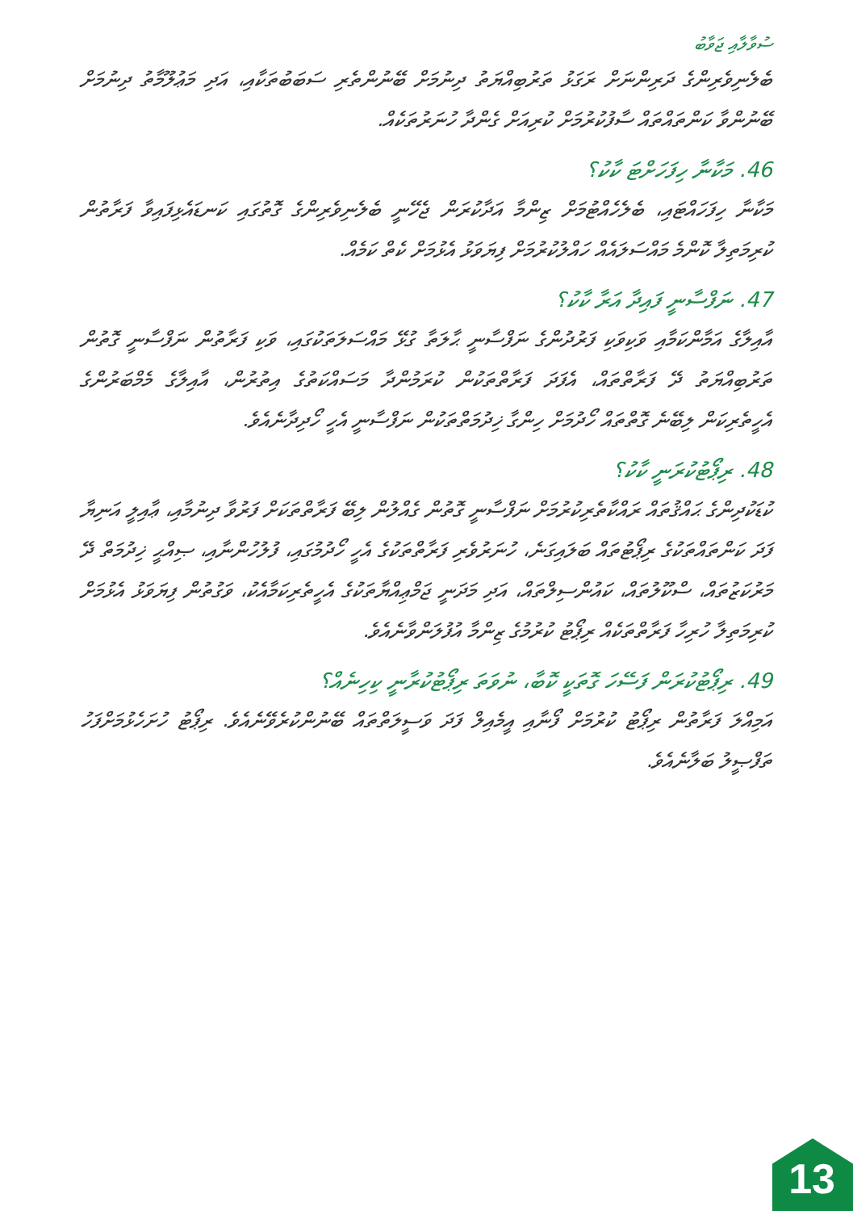ސުވާލާއި ޖަވާބު
ބެލެނިވެރިންގެ ދަރިންނަށް ރަގަޅު ތަރުބިއްޔަތު ދިނުމަށް ބޭނުންތެރި ސަބަބުތަކާއި، އަދި މަޢުލޫމާތު ދިނުމަށް ބޭނުންވާ ކަންތައްތައް ސާފުކުރުމަށް ކުރިއަށް ގެންދާ ހުނަރުތަކެއް.
46. މަކާނާ ހިފަހަށްޓަ ކާކު؟
މަކާނާ ހިފަހައްޓައި، ބެލެހެއްޓުމަށް ޒިންމާ އަދާކުރަން ޖެހޭނީ ބެލެނިވެރިންގެ ގޮތުގައި ކަނޑައެޅިފައިވާ ފަރާތުން ކުރިމަތިލާ ކޮންމެ މައްސަލައެއް ހައްލުކުރުމަށް ފިޔަވަޅު އެޅުމަށް ކެތް ކަމެއް.
47. ނަފްސާނީ ފައިދާ އަރާ ކާކު؟
އާއިލާގެ އަމާންކަމާއި ވަކިވަކި ފަރުދުންގެ ނަފްސާނީ ޙާލަތާ ގުޅޭ މައްސަލަތަކުގައި، ވަކި ފަރާތުން ނަފްސާނީ ގޮތުން ތަރުބިއްޔަތު ދޭ ފަރާތްތައް، އެފަދަ ފަރާތްތަކުން ކުރަމުންދާ މަސައްކަތުގެ އިތުރުން، އާއިލާގެ މެމްބަރުންގެ އެހީތެރިކަން ލިބޭނެ ގޮތްތައް ހޯދުމަށް ހިންގާ ޚިދުމަތްތަކުން ނަފްސާނީ އެހީ ހޯދިދާނެއެވެ.
48. ރިޕޯޓުކުރަނީ ކާކު؟
ކުޑަކުދިންގެ ޙައްޤުތައް ރައްކާތެރިކުރުމަށް ނަފްސާނީ ގޮތުން ގެއްލުން ލިބޭ ފަރާތްތަކަށް ފަރުވާ ދިނުމާއި، ޢާއިލީ އަނިޔާ ފަދަ ކަންތައްތަކުގެ ރިޕޯޓުތައް ބަލައިގަނެ، ހުނަރުވެރި ފަރާތްތަކުގެ އެހީ ހޯދުމުގައި، ފުލުހުންނާއި، ޞިއްޙީ ޚިދުމަތް ދޭ މަރުކަޒުތައް، ސްކޫލުތައް، ކައުންސިލްތައް، އަދި މަދަނީ ޖަމްޢިއްޔާތަކުގެ އެހީތެރިކަމާއެކު، ވަގުތުން ފިޔަވަޅު އެޅުމަށް ކުރިމަތިލާ ހުރިހާ ފަރާތްތަކެއް ރިޕޯޓު ކުރުމުގެ ޒިންމާ އުފުލަންވާނެއެވެ.
49. ރިޕޯޓުކުރަން ފަސޭހަ ގޮތަކީ ކޮބާ، ނުވަތަ ރިޕޯޓުކުރާނީ ކިހިނެއް؟
އަމިއްލަ ފަރާތުން ރިޕޯޓު ކުރުމަށް ފޯނާއި އީމެއިލް ފަދަ ވަސީލަތްތައް ބޭނުންކުރެވޭނެއެވެ. ރިޕޯޓު ހުށަހެޅުމަށްފަހު ތަފްޞީލު ބަލާނެއެވެ.
13